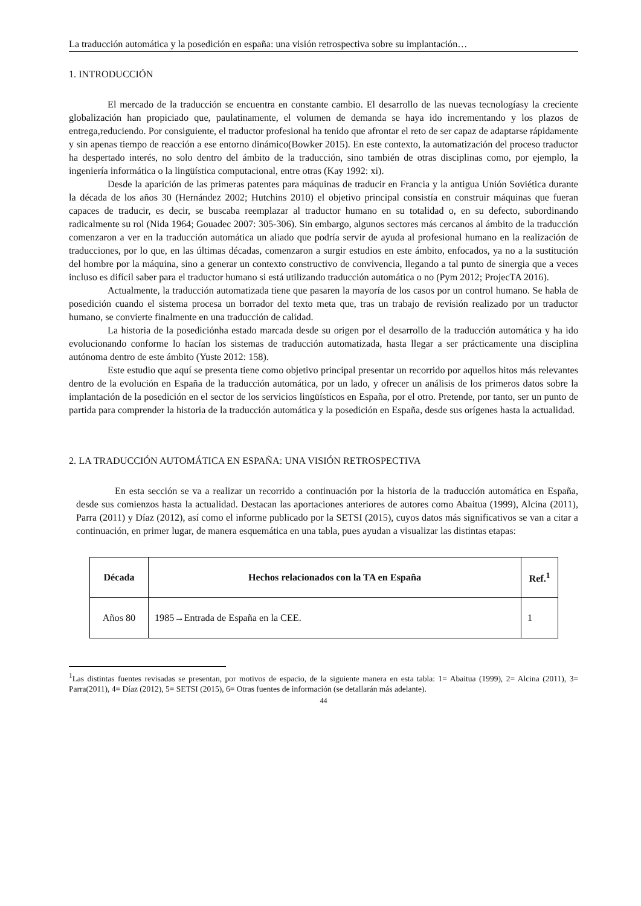La traducción automática y la posedición en españa: una visión retrospectiva sobre su implantación…
1. INTRODUCCIÓN
El mercado de la traducción se encuentra en constante cambio. El desarrollo de las nuevas tecnologíasy la creciente globalización han propiciado que, paulatinamente, el volumen de demanda se haya ido incrementando y los plazos de entrega,reduciendo. Por consiguiente, el traductor profesional ha tenido que afrontar el reto de ser capaz de adaptarse rápidamente y sin apenas tiempo de reacción a ese entorno dinámico(Bowker 2015). En este contexto, la automatización del proceso traductor ha despertado interés, no solo dentro del ámbito de la traducción, sino también de otras disciplinas como, por ejemplo, la ingeniería informática o la lingüística computacional, entre otras (Kay 1992: xi).
Desde la aparición de las primeras patentes para máquinas de traducir en Francia y la antigua Unión Soviética durante la década de los años 30 (Hernández 2002; Hutchins 2010) el objetivo principal consistía en construir máquinas que fueran capaces de traducir, es decir, se buscaba reemplazar al traductor humano en su totalidad o, en su defecto, subordinando radicalmente su rol (Nida 1964; Gouadec 2007: 305-306). Sin embargo, algunos sectores más cercanos al ámbito de la traducción comenzaron a ver en la traducción automática un aliado que podría servir de ayuda al profesional humano en la realización de traducciones, por lo que, en las últimas décadas, comenzaron a surgir estudios en este ámbito, enfocados, ya no a la sustitución del hombre por la máquina, sino a generar un contexto constructivo de convivencia, llegando a tal punto de sinergia que a veces incluso es difícil saber para el traductor humano si está utilizando traducción automática o no (Pym 2012; ProjecTA 2016).
Actualmente, la traducción automatizada tiene que pasaren la mayoría de los casos por un control humano. Se habla de posedición cuando el sistema procesa un borrador del texto meta que, tras un trabajo de revisión realizado por un traductor humano, se convierte finalmente en una traducción de calidad.
La historia de la posediciónha estado marcada desde su origen por el desarrollo de la traducción automática y ha ido evolucionando conforme lo hacían los sistemas de traducción automatizada, hasta llegar a ser prácticamente una disciplina autónoma dentro de este ámbito (Yuste 2012: 158).
Este estudio que aquí se presenta tiene como objetivo principal presentar un recorrido por aquellos hitos más relevantes dentro de la evolución en España de la traducción automática, por un lado, y ofrecer un análisis de los primeros datos sobre la implantación de la posedición en el sector de los servicios lingüísticos en España, por el otro. Pretende, por tanto, ser un punto de partida para comprender la historia de la traducción automática y la posedición en España, desde sus orígenes hasta la actualidad.
2. LA TRADUCCIÓN AUTOMÁTICA EN ESPAÑA: UNA VISIÓN RETROSPECTIVA
En esta sección se va a realizar un recorrido a continuación por la historia de la traducción automática en España, desde sus comienzos hasta la actualidad. Destacan las aportaciones anteriores de autores como Abaitua (1999), Alcina (2011), Parra (2011) y Díaz (2012), así como el informe publicado por la SETSI (2015), cuyos datos más significativos se van a citar a continuación, en primer lugar, de manera esquemática en una tabla, pues ayudan a visualizar las distintas etapas:
| Década | Hechos relacionados con la TA en España | Ref.<sup>1</sup> |
| --- | --- | --- |
| Años 80 | 1985→Entrada de España en la CEE. | 1 |
<sup>1</sup> Las distintas fuentes revisadas se presentan, por motivos de espacio, de la siguiente manera en esta tabla: 1= Abaitua (1999), 2= Alcina (2011), 3= Parra(2011), 4= Díaz (2012), 5= SETSI (2015), 6= Otras fuentes de información (se detallarán más adelante).
44